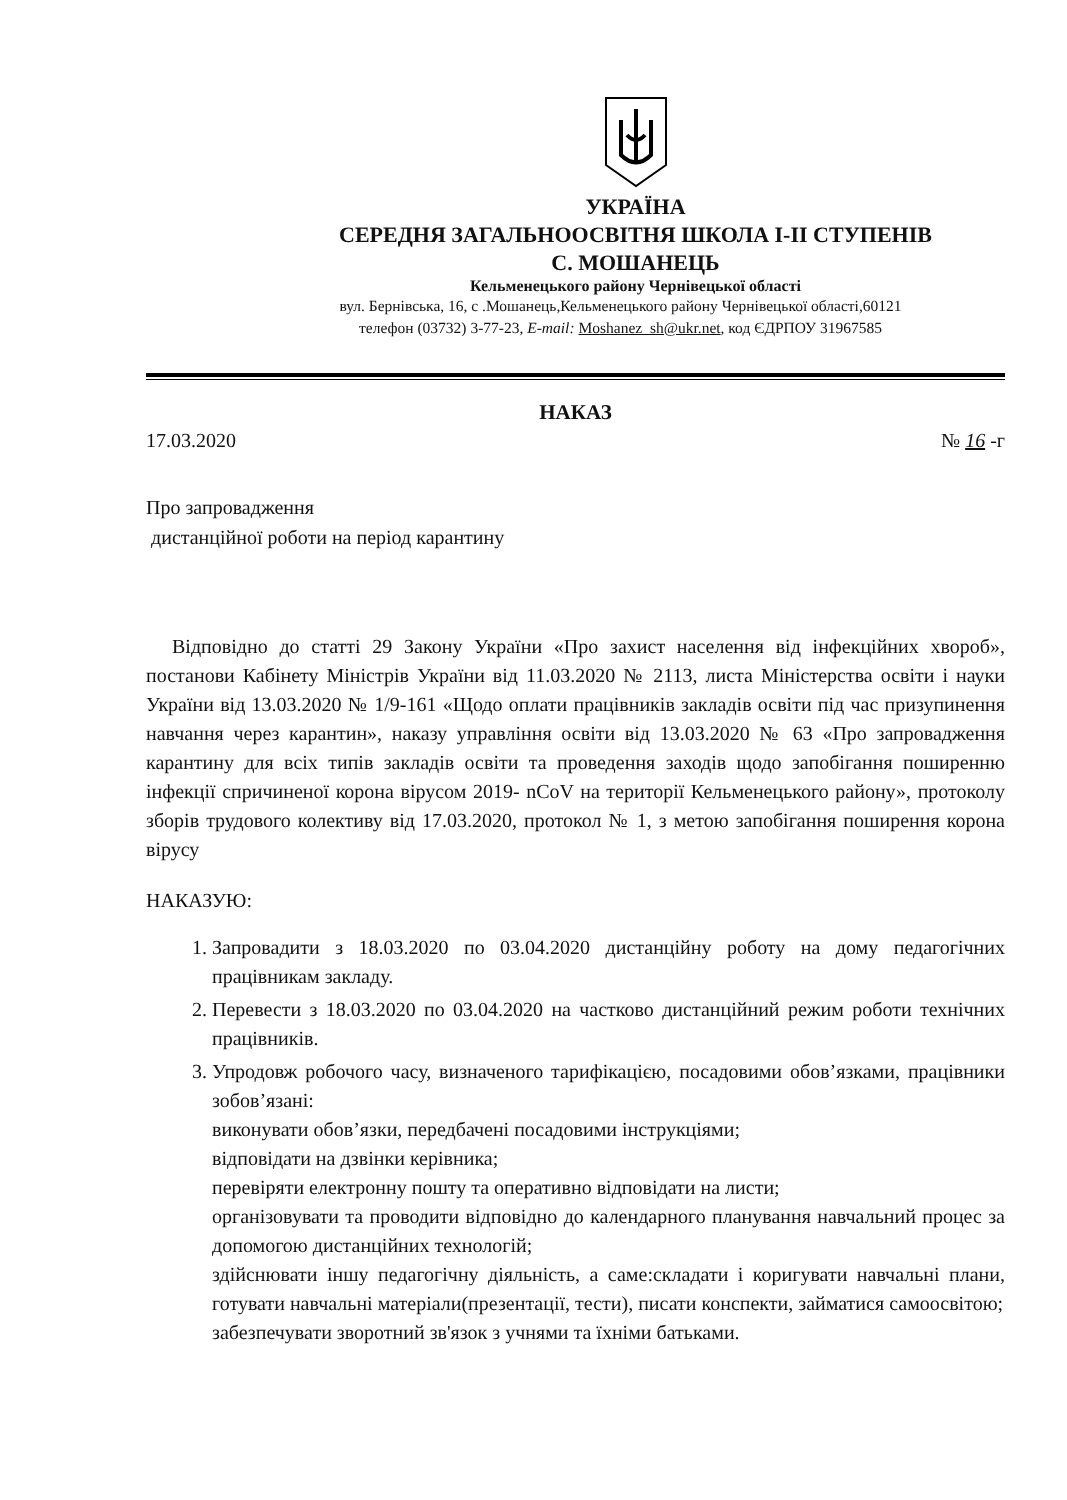УКРАЇНА
СЕРЕДНЯ ЗАГАЛЬНООСВІТНЯ ШКОЛА І-ІІ СТУПЕНІВ
С. МОШАНЕЦЬ
Кельменецького району Чернівецької області
вул. Бернівська, 16, с .Мошанець,Кельменецького району Чернівецької області,60121
телефон (03732) 3-77-23, E-mail: Moshanez_sh@ukr.net, код ЄДРПОУ 31967585
НАКАЗ
17.03.2020 № 16 -г
Про запровадження
дистанційної роботи на період карантину
Відповідно до статті 29 Закону України «Про захист населення від інфекційних хвороб», постанови Кабінету Міністрів України від 11.03.2020 № 2113, листа Міністерства освіти і науки України від 13.03.2020 № 1/9-161 «Щодо оплати працівників закладів освіти під час призупинення навчання через карантин», наказу управління освіти від 13.03.2020 № 63 «Про запровадження карантину для всіх типів закладів освіти та проведення заходів щодо запобігання поширенню інфекції спричиненої корона вірусом 2019- nCoV на території Кельменецького району», протоколу зборів трудового колективу від 17.03.2020, протокол № 1, з метою запобігання поширення корона вірусу
НАКАЗУЮ:
1. Запровадити з 18.03.2020 по 03.04.2020 дистанційну роботу на дому педагогічних працівникам закладу.
2. Перевести з 18.03.2020 по 03.04.2020 на частково дистанційний режим роботи технічних працівників.
3. Упродовж робочого часу, визначеного тарифікацією, посадовими обов’язками, працівники зобов’язані:
виконувати обов’язки, передбачені посадовими інструкціями;
відповідати на дзвінки керівника;
перевіряти електронну пошту та оперативно відповідати на листи;
організовувати та проводити відповідно до календарного планування навчальний процес за допомогою дистанційних технологій;
здійснювати іншу педагогічну діяльність, а саме:складати і коригувати навчальні плани, готувати навчальні матеріали(презентації, тести), писати конспекти, займатися самоосвітою;
забезпечувати зворотний зв'язок з учнями та їхніми батьками.